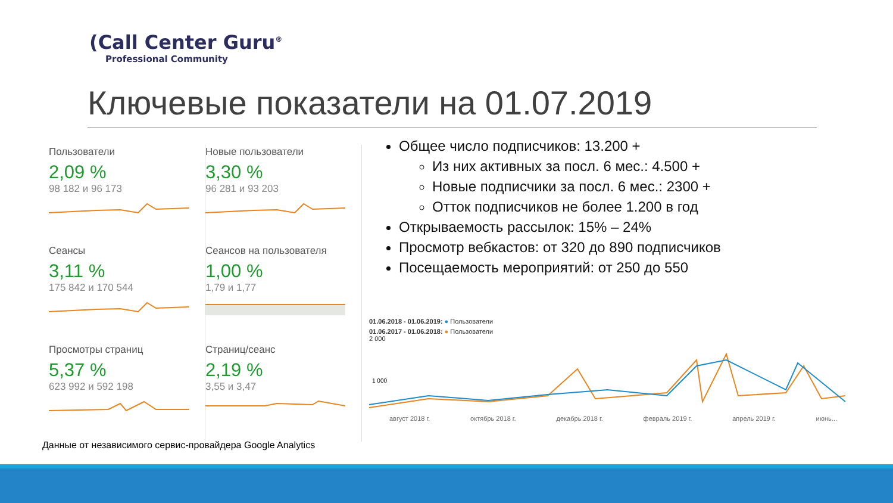(Call Center Guru<sup>®</sup>
Professional Community
Ключевые показатели на 01.07.2019
Пользователи
2,09 %
98 182 и 96 173
Новые пользователи
3,30 %
96 281 и 93 203
Сеансы
3,11 %
175 842 и 170 544
Сеансов на пользователя
1,00 %
1,79 и 1,77
Просмотры страниц
5,37 %
623 992 и 592 198
Страниц/сеанс
2,19 %
3,55 и 3,47
Общее число подписчиков: 13.200 +
Из них активных за посл. 6 мес.: 4.500 +
Новые подписчики за посл. 6 мес.: 2300 +
Отток подписчиков не более 1.200 в год
Открываемость рассылок: 15% – 24%
Просмотр вебкастов: от 320 до 890 подписчиков
Посещаемость мероприятий: от 250 до 550
01.06.2018 - 01.06.2019: ● Пользователи
01.06.2017 - 01.06.2018: ● Пользователи
2 000
1 000
август 2018 г. октябрь 2018 г. декабрь 2018 г. февраль 2019 г. апрель 2019 г. июнь...
Данные от независимого сервис-провайдера Google Analytics